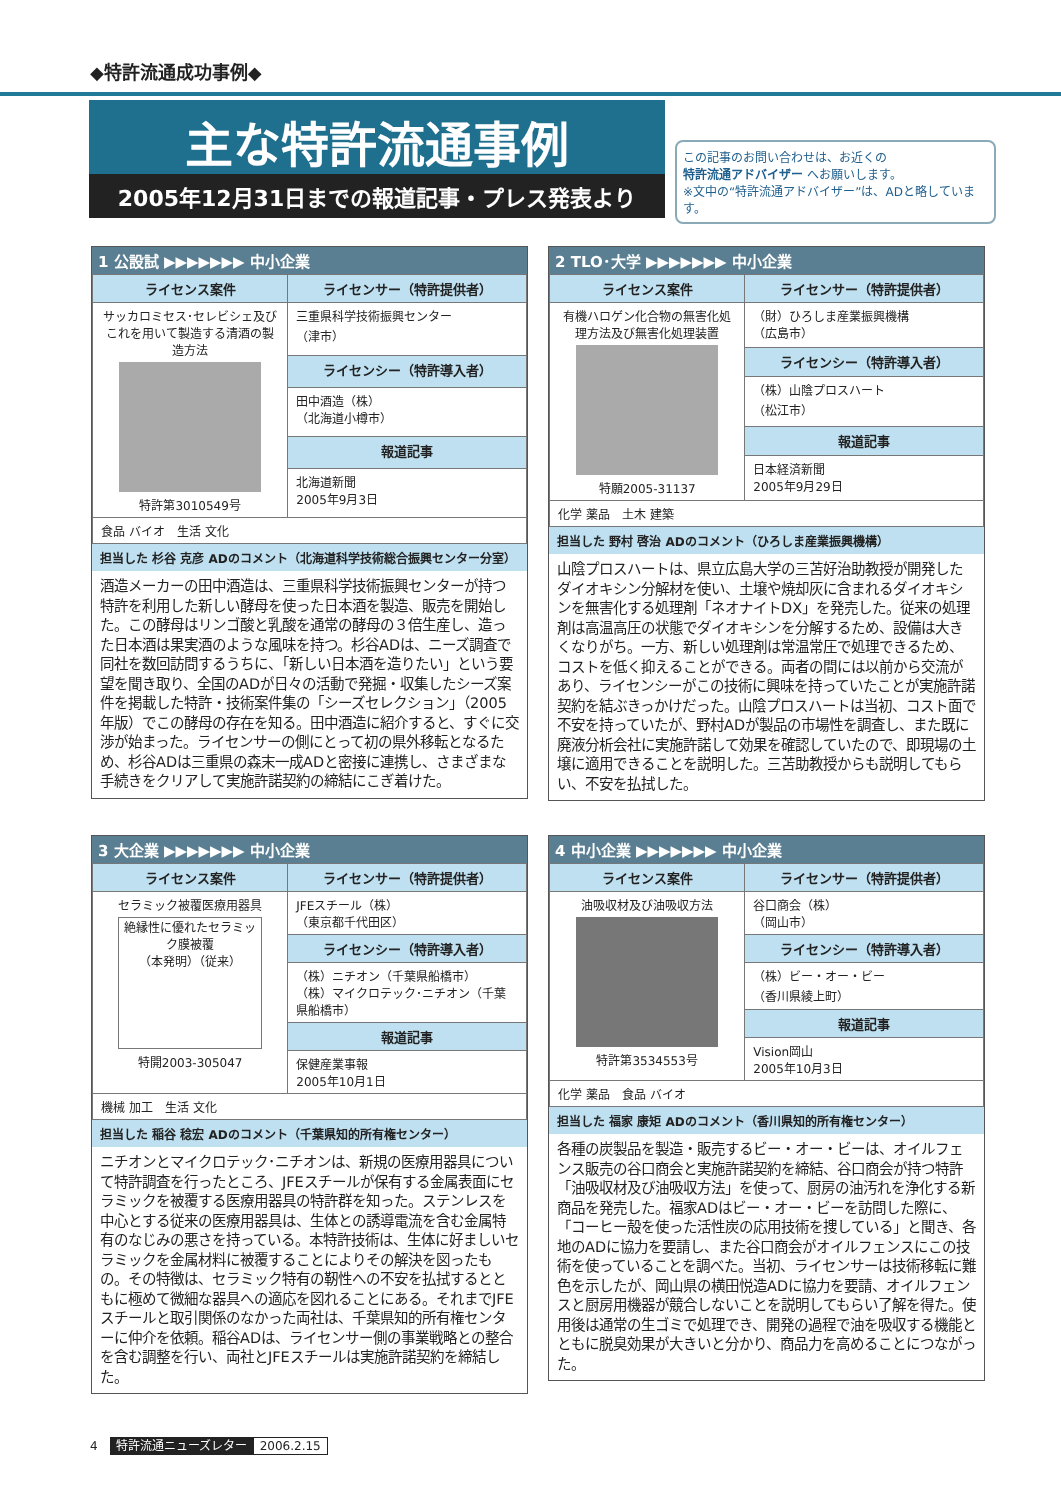◆特許流通成功事例◆
主な特許流通事例
2005年12月31日までの報道記事・プレス発表より
この記事のお問い合わせは、お近くの
特許流通アドバイザー へお願いします。
※文中の“特許流通アドバイザー”は、ADと略しています。
1 公設試 ▶▶▶▶▶▶▶ 中小企業
| ライセンス案件 | ライセンサー（特許提供者） |
| --- | --- |
| サッカロミセス･セレビシェ及びこれを用いて製造する清酒の製造方法 特許第3010549号 | 三重県科学技術振興センター （津市） |
| | ライセンシー（特許導入者） |
| | 田中酒造（株） （北海道小樽市） |
| | 報道記事 |
| | 北海道新聞 2005年9月3日 |
| 食品 バイオ 生活 文化 | |
担当した 杉谷 克彦 ADのコメント（北海道科学技術総合振興センター分室）
酒造メーカーの田中酒造は、三重県科学技術振興センターが持つ特許を利用した新しい酵母を使った日本酒を製造、販売を開始した。この酵母はリンゴ酸と乳酸を通常の酵母の３倍生産し、造った日本酒は果実酒のような風味を持つ。杉谷ADは、ニーズ調査で同社を数回訪問するうちに、「新しい日本酒を造りたい」という要望を聞き取り、全国のADが日々の活動で発掘・収集したシーズ案件を掲載した特許・技術案件集の「シーズセレクション」（2005年版）でこの酵母の存在を知る。田中酒造に紹介すると、すぐに交渉が始まった。ライセンサーの側にとって初の県外移転となるため、杉谷ADは三重県の森末一成ADと密接に連携し、さまざまな手続きをクリアして実施許諾契約の締結にこぎ着けた。
2 TLO･大学 ▶▶▶▶▶▶▶ 中小企業
| ライセンス案件 | ライセンサー（特許提供者） |
| --- | --- |
| 有機ハロゲン化合物の無害化処理方法及び無害化処理装置 特願2005-31137 | （財）ひろしま産業振興機構 （広島市） |
| | ライセンシー（特許導入者） |
| | （株）山陰プロスハート （松江市） |
| | 報道記事 |
| | 日本経済新聞 2005年9月29日 |
| 化学 薬品 土木 建築 | |
担当した 野村 啓治 ADのコメント（ひろしま産業振興機構）
山陰プロスハートは、県立広島大学の三苫好治助教授が開発したダイオキシン分解材を使い、土壌や焼却灰に含まれるダイオキシンを無害化する処理剤「ネオナイトDX」を発売した。従来の処理剤は高温高圧の状態でダイオキシンを分解するため、設備は大きくなりがち。一方、新しい処理剤は常温常圧で処理できるため、コストを低く抑えることができる。両者の間には以前から交流があり、ライセンシーがこの技術に興味を持っていたことが実施許諾契約を結ぶきっかけだった。山陰プロスハートは当初、コスト面で不安を持っていたが、野村ADが製品の市場性を調査し、また既に廃液分析会社に実施許諾して効果を確認していたので、即現場の土壌に適用できることを説明した。三苫助教授からも説明してもらい、不安を払拭した。
3 大企業 ▶▶▶▶▶▶▶ 中小企業
| ライセンス案件 | ライセンサー（特許提供者） |
| --- | --- |
| セラミック被覆医療用器具 絶縁性に優れたセラミック膜被覆 （本発明）（従来） 特開2003-305047 | JFEスチール（株） （東京都千代田区） |
| | ライセンシー（特許導入者） |
| | （株）ニチオン（千葉県船橋市） （株）マイクロテック･ニチオン（千葉県船橋市） |
| | 報道記事 |
| | 保健産業事報 2005年10月1日 |
| 機械 加工 生活 文化 | |
担当した 稲谷 稔宏 ADのコメント（千葉県知的所有権センター）
ニチオンとマイクロテック･ニチオンは、新規の医療用器具について特許調査を行ったところ、JFEスチールが保有する金属表面にセラミックを被覆する医療用器具の特許群を知った。ステンレスを中心とする従来の医療用器具は、生体との誘導電流を含む金属特有のなじみの悪さを持っている。本特許技術は、生体に好ましいセラミックを金属材料に被覆することによりその解決を図ったもの。その特徴は、セラミック特有の靭性への不安を払拭するとともに極めて微細な器具への適応を図れることにある。それまでJFEスチールと取引関係のなかった両社は、千葉県知的所有権センターに仲介を依頼。稲谷ADは、ライセンサー側の事業戦略との整合を含む調整を行い、両社とJFEスチールは実施許諾契約を締結した。
4 中小企業 ▶▶▶▶▶▶▶ 中小企業
| ライセンス案件 | ライセンサー（特許提供者） |
| --- | --- |
| 油吸収材及び油吸収方法 特許第3534553号 | 谷口商会（株） （岡山市） |
| | ライセンシー（特許導入者） |
| | （株）ビー・オー・ビー （香川県綾上町） |
| | 報道記事 |
| | Vision岡山 2005年10月3日 |
| 化学 薬品 食品 バイオ | |
担当した 福家 康矩 ADのコメント（香川県知的所有権センター）
各種の炭製品を製造・販売するビー・オー・ビーは、オイルフェンス販売の谷口商会と実施許諾契約を締結、谷口商会が持つ特許「油吸収材及び油吸収方法」を使って、厨房の油汚れを浄化する新商品を発売した。福家ADはビー・オー・ビーを訪問した際に、「コーヒー殻を使った活性炭の応用技術を捜している」と聞き、各地のADに協力を要請し、また谷口商会がオイルフェンスにこの技術を使っていることを調べた。当初、ライセンサーは技術移転に難色を示したが、岡山県の横田悦造ADに協力を要請、オイルフェンスと厨房用機器が競合しないことを説明してもらい了解を得た。使用後は通常の生ゴミで処理でき、開発の過程で油を吸収する機能とともに脱臭効果が大きいと分かり、商品力を高めることにつながった。
4　特許流通ニューズレター 2006.2.15